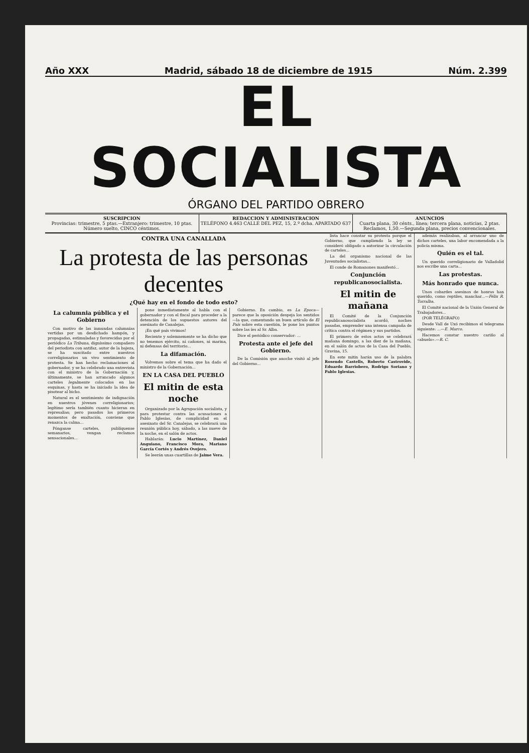Año XXX Madrid, sábado 18 de diciembre de 1915 Núm. 2.399
EL SOCIALISTA
ÓRGANO DEL PARTIDO OBRERO
SUSCRIPCION
Provincias: trimestre, 5 ptas.—Extranjero: trimestre, 10 ptas.
Número suelto, CINCO céntimos.
REDACCION Y ADMINISTRACION
TELÉFONO 4.463 CALLE DEL PEZ, 15, 2.º dcha. APARTADO 637
ANUNCIOS
Cuarta plana, 30 cénts., línea; tercera plana, noticias, 2 ptas.
Reclamos, 1,50.—Segunda plana, precios convencionales.
CONTRA UNA CANALLADA
La protesta de las personas decentes
¿Qué hay en el fondo de todo esto?
La calumnia pública y el Gobierno
Con motivo de las inmundas calumnias vertidas por un desdichado hampón, y propagadas, estimuladas y favorecidas por el periódico La Tribuna, digníssimo compañero del periodista con antifaz, autor de la bajeza, se ha suscitado entre nuestros correligionarios un vivo sentimiento de protesta. Se han hecho reclamaciones al gobernador, y se ha celebrado una entrevista con el ministro de la Gobernación y, últimamente, se han arrancado algunos carteles legalmente colocados en las esquinas, y hasta se ha iniciado la idea de pisotear al bicho.
Natural es el sentimiento de indignación en nuestros jóvenes correligionarios; legítimo sería también cuanto hicieran en represalias; pero pasados los primeros momentos de exaltación, conviene que renazca la calma...
Pónganse carteles, publíquense semanarios, vengan reclamos sensacionales...
pone inmediatamente al habla con el gobernador y con el fiscal para proceder a la detención de los supuestos autores del asesinato de Canalejas.
¡En qué país vivimos!
Reciente y solemnemente se ha dicho que no tenemos ejército, ni cañones, ni marina, ni defensas del territorio...
La difamación.
Volvemos sobre el tema que ha dado el ministro de la Gobernación...
EN LA CASA DEL PUEBLO
El mitin de esta noche
Organizado por la Agrupación socialista, y para protestar contra las acusaciones a Pablo Iglesias, de complicidad en el asesinato del Sr. Canalejas, se celebrará una reunión pública hoy, sábado, a las nueve de la noche, en el salón de actos.
Hablarán: Lucio Martínez, Daniel Anguiano, Francisco Mora, Mariano García Cortés y Andrés Ovejero.
Se leerán unas cuartillas de Jaime Vera.
Gobierno. En cambio, es La Epoca—parece que la oposición despeja los sentidos—la que, comentando un buen artículo de El País sobre esta cuestión, le pone los puntos sobre las íes al Sr. Alba.
Dice el periódico conservador: ...
Protesta ante el jefe del Gobierno.
De la Comisión que anoche visitó al jefe del Gobierno...
lista hace constar su protesta porque el Gobierno, que cumpliendo la ley se consideró obligado a autorizar la circulación de carteles...
La del organismo nacional de las Juventudes socialistas...
El conde de Romanones manifestó...
Conjunción republicanosocialista.
El mitin de mañana
El Comité de la Conjunción republicanosocialista acordó, noches pasadas, emprender una intensa campaña de crítica contra el régimen y sus partidos.
El primero de estos actos se celebrará mañana domingo, a las diez de la mañana, en el salón de actos de la Casa del Pueblo, Gravina, 15.
En este mitin harán uso de la palabra Rosendo Castells, Roberto Castrovide, Eduardo Barriobero, Rodrigo Soriano y Pablo Iglesias.
además realizaban, al arrancar uno de dichos carteles, una labor encomendada a la policía misma.
Quién es el tal.
Un querido correligionario de Valladolid nos escribe una carta...
Las protestas.
Más honrado que nunca.
Unos cobardes asesinos de honras han querido, como reptiles, manchar...—Félix R. Torralba.
El Comité nacional de la Unión General de Trabajadores...
(POR TELÉGRAFO)
Desde Vall de Uxó recibimos el telegrama siguiente: ...—E. Marco.
Hacemos constar nuestro cariño al «abuelo».—R. C.